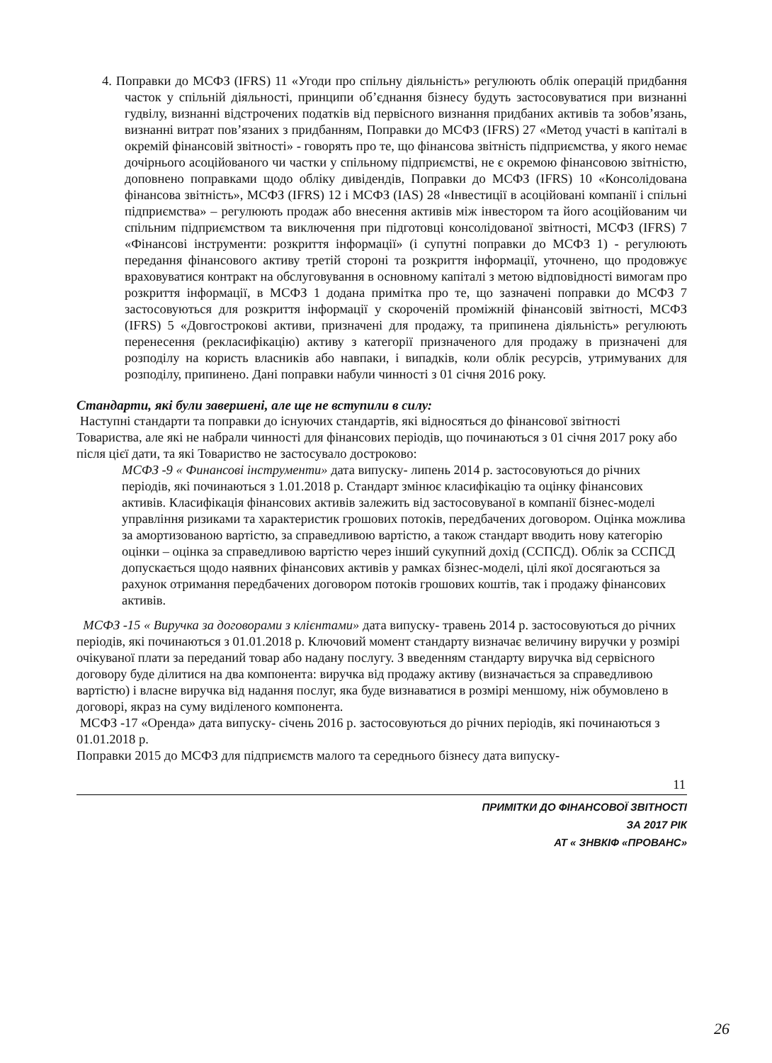4. Поправки до МСФЗ (IFRS) 11 «Угоди про спільну діяльність» регулюють облік операцій придбання часток у спільній діяльності, принципи об’єднання бізнесу будуть застосовуватися при визнанні гудвілу, визнанні відстрочених податків від первісного визнання придбаних активів та зобов’язань, визнанні витрат пов’язаних з придбанням, Поправки до МСФЗ (IFRS) 27 «Метод участі в капіталі в окремій фінансовій звітності» - говорять про те, що фінансова звітність підприємства, у якого немає дочірнього асоційованого чи частки у спільному підприємстві, не є окремою фінансовою звітністю, доповнено поправками щодо обліку дивідендів, Поправки до МСФЗ (IFRS) 10 «Консолідована фінансова звітність», МСФЗ (IFRS) 12 і МСФЗ (IAS) 28 «Інвестиції в асоційовані компанії і спільні підприємства» – регулюють продаж або внесення активів між інвестором та його асоційованим чи спільним підприємством та виключення при підготовці консолідованої звітності, МСФЗ (IFRS) 7 «Фінансові інструменти: розкриття інформації» (і супутні поправки до МСФЗ 1) - регулюють передання фінансового активу третій стороні та розкриття інформації, уточнено, що продовжує враховуватися контракт на обслуговування в основному капіталі з метою відповідності вимогам про розкриття інформації, в МСФЗ 1 додана примітка про те, що зазначені поправки до МСФЗ 7 застосовуються для розкриття інформації у скороченій проміжній фінансовій звітності, МСФЗ (IFRS) 5 «Довгострокові активи, призначені для продажу, та припинена діяльність» регулюють перенесення (рекласифікацію) активу з категорії призначеного для продажу в призначені для розподілу на користь власників або навпаки, і випадків, коли облік ресурсів, утримуваних для розподілу, припинено. Дані поправки набули чинності з 01 січня 2016 року.
Стандарти, які були завершені, але ще не вступили в силу:
Наступні стандарти та поправки до існуючих стандартів, які відносяться до фінансової звітності Товариства, але які не набрали чинності для фінансових періодів, що починаються з 01 січня 2017 року або після цієї дати, та які Товариство не застосувало достроково:
МСФЗ -9 « Финансові інструменти» дата випуску- липень 2014 р. застосовуються до річних періодів, які починаються з 1.01.2018 р. Стандарт змінює класифікацію та оцінку фінансових активів. Класифікація фінансових активів залежить від застосовуваної в компанії бізнес-моделі управління ризиками та характеристик грошових потоків, передбачених договором. Оцінка можлива за амортизованою вартістю, за справедливою вартістю, а також стандарт вводить нову категорію оцінки – оцінка за справедливою вартістю через інший сукупний дохід (ССПСД). Облік за ССПСД допускається щодо наявних фінансових активів у рамках бізнес-моделі, цілі якої досягаються за рахунок отримання передбачених договором потоків грошових коштів, так і продажу фінансових активів.
МСФЗ -15 « Виручка за договорами з клієнтами» дата випуску- травень 2014 р. застосовуються до річних періодів, які починаються з 01.01.2018 р. Ключовий момент стандарту визначає величину виручки у розмірі очікуваної плати за переданий товар або надану послугу. З введенням стандарту виручка від сервісного договору буде ділитися на два компонента: виручка від продажу активу (визначається за справедливою вартістю) і власне виручка від надання послуг, яка буде визнаватися в розмірі меншому, ніж обумовлено в договорі, якраз на суму виділеного компонента.
МСФЗ -17 «Оренда» дата випуску- січень 2016 р. застосовуються до річних періодів, які починаються з 01.01.2018 р.
Поправки 2015 до МСФЗ для підприємств малого та середнього бізнесу дата випуску-
11
ПРИМІТКИ ДО ФІНАНСОВОЇ ЗВІТНОСТІ
ЗА 2017 РІК
АТ « ЗНВКІФ «ПРОВАНС»
26